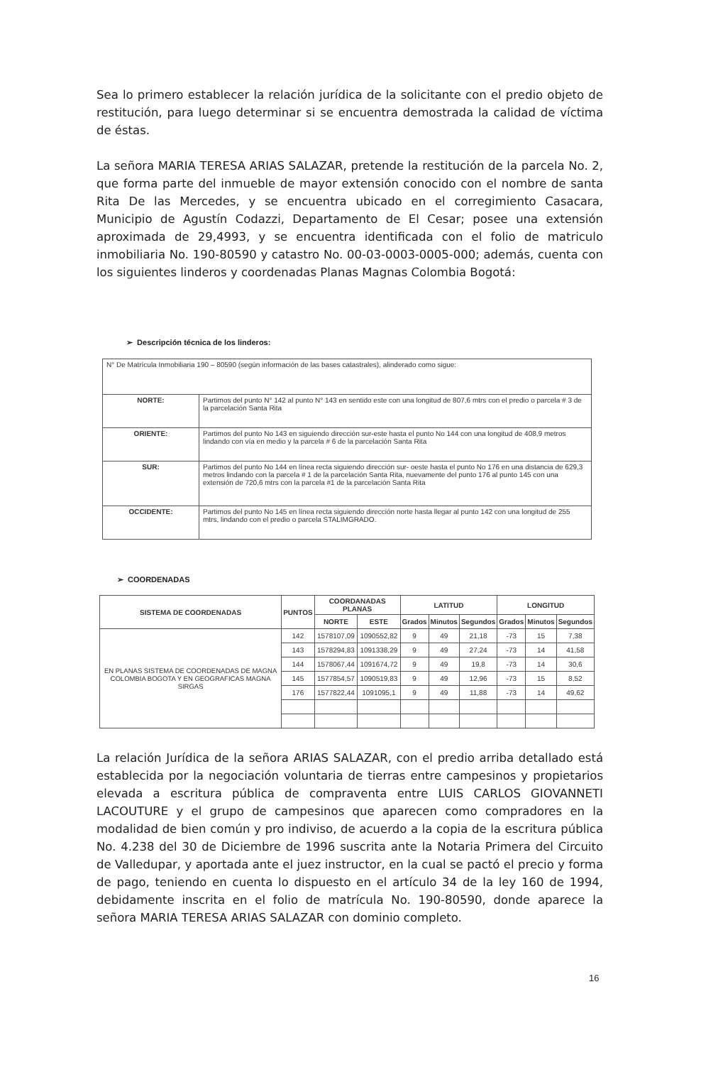Sea lo primero establecer la relación jurídica de la solicitante con el predio objeto de restitución, para luego determinar si se encuentra demostrada la calidad de víctima de éstas.
La señora MARIA TERESA ARIAS SALAZAR, pretende la restitución de la parcela No. 2, que forma parte del inmueble de mayor extensión conocido con el nombre de santa Rita De las Mercedes, y se encuentra ubicado en el corregimiento Casacara, Municipio de Agustín Codazzi, Departamento de El Cesar; posee una extensión aproximada de 29,4993, y se encuentra identificada con el folio de matriculo inmobiliaria No. 190-80590 y catastro No. 00-03-0003-0005-000; además, cuenta con los siguientes linderos y coordenadas Planas Magnas Colombia Bogotá:
➢ Descripción técnica de los linderos:
| N° De Matrícula Inmobiliaria 190 – 80590 (según información de las bases catastrales), alinderado como sigue: | |
| NORTE: | Partimos del punto N° 142 al punto N° 143 en sentido este con una longitud de 807,6 mtrs con el predio o parcela # 3 de la parcelación Santa Rita |
| ORIENTE: | Partimos del punto No 143 en siguiendo dirección sur-este hasta el punto No 144 con una longitud de 408,9 metros lindando con vía en medio y la parcela # 6 de la parcelación Santa Rita |
| SUR: | Partimos del punto No 144 en línea recta siguiendo dirección sur- oeste hasta el punto No 176 en una distancia de 629,3 metros lindando con la parcela # 1 de la parcelación Santa Rita, nuevamente del punto 176 al punto 145 con una extensión de 720,6 mtrs con la parcela #1 de la parcelación Santa Rita |
| OCCIDENTE: | Partimos del punto No 145 en línea recta siguiendo dirección norte hasta llegar al punto 142 con una longitud de 255 mtrs, lindando con el predio o parcela STALIMGRADO. |
➢ COORDENADAS
| SISTEMA DE COORDENADAS | PUNTOS | COORDANADAS PLANAS | | LATITUD | | | LONGITUD | | |
| --- | --- | --- | --- | --- | --- | --- | --- | --- | --- |
| | | NORTE | ESTE | Grados | Minutos | Segundos | Grados | Minutos | Segundos |
| EN PLANAS SISTEMA DE COORDENADAS DE MAGNA COLOMBIA BOGOTA Y EN GEOGRAFICAS MAGNA SIRGAS | 142 | 1578107,09 | 1090552,82 | 9 | 49 | 21,18 | -73 | 15 | 7,38 |
| | 143 | 1578294,83 | 1091338,29 | 9 | 49 | 27,24 | -73 | 14 | 41,58 |
| | 144 | 1578067,44 | 1091674,72 | 9 | 49 | 19,8 | -73 | 14 | 30,6 |
| | 145 | 1577854,57 | 1090519,83 | 9 | 49 | 12,96 | -73 | 15 | 8,52 |
| | 176 | 1577822,44 | 1091095,1 | 9 | 49 | 11,88 | -73 | 14 | 49,62 |
La relación Jurídica de la señora ARIAS SALAZAR, con el predio arriba detallado está establecida por la negociación voluntaria de tierras entre campesinos y propietarios elevada a escritura pública de compraventa entre LUIS CARLOS GIOVANNETI LACOUTURE y el grupo de campesinos que aparecen como compradores en la modalidad de bien común y pro indiviso, de acuerdo a la copia de la escritura pública No. 4.238 del 30 de Diciembre de 1996 suscrita ante la Notaria Primera del Circuito de Valledupar, y aportada ante el juez instructor, en la cual se pactó el precio y forma de pago, teniendo en cuenta lo dispuesto en el artículo 34 de la ley 160 de 1994, debidamente inscrita en el folio de matrícula No. 190-80590, donde aparece la señora MARIA TERESA ARIAS SALAZAR con dominio completo.
16